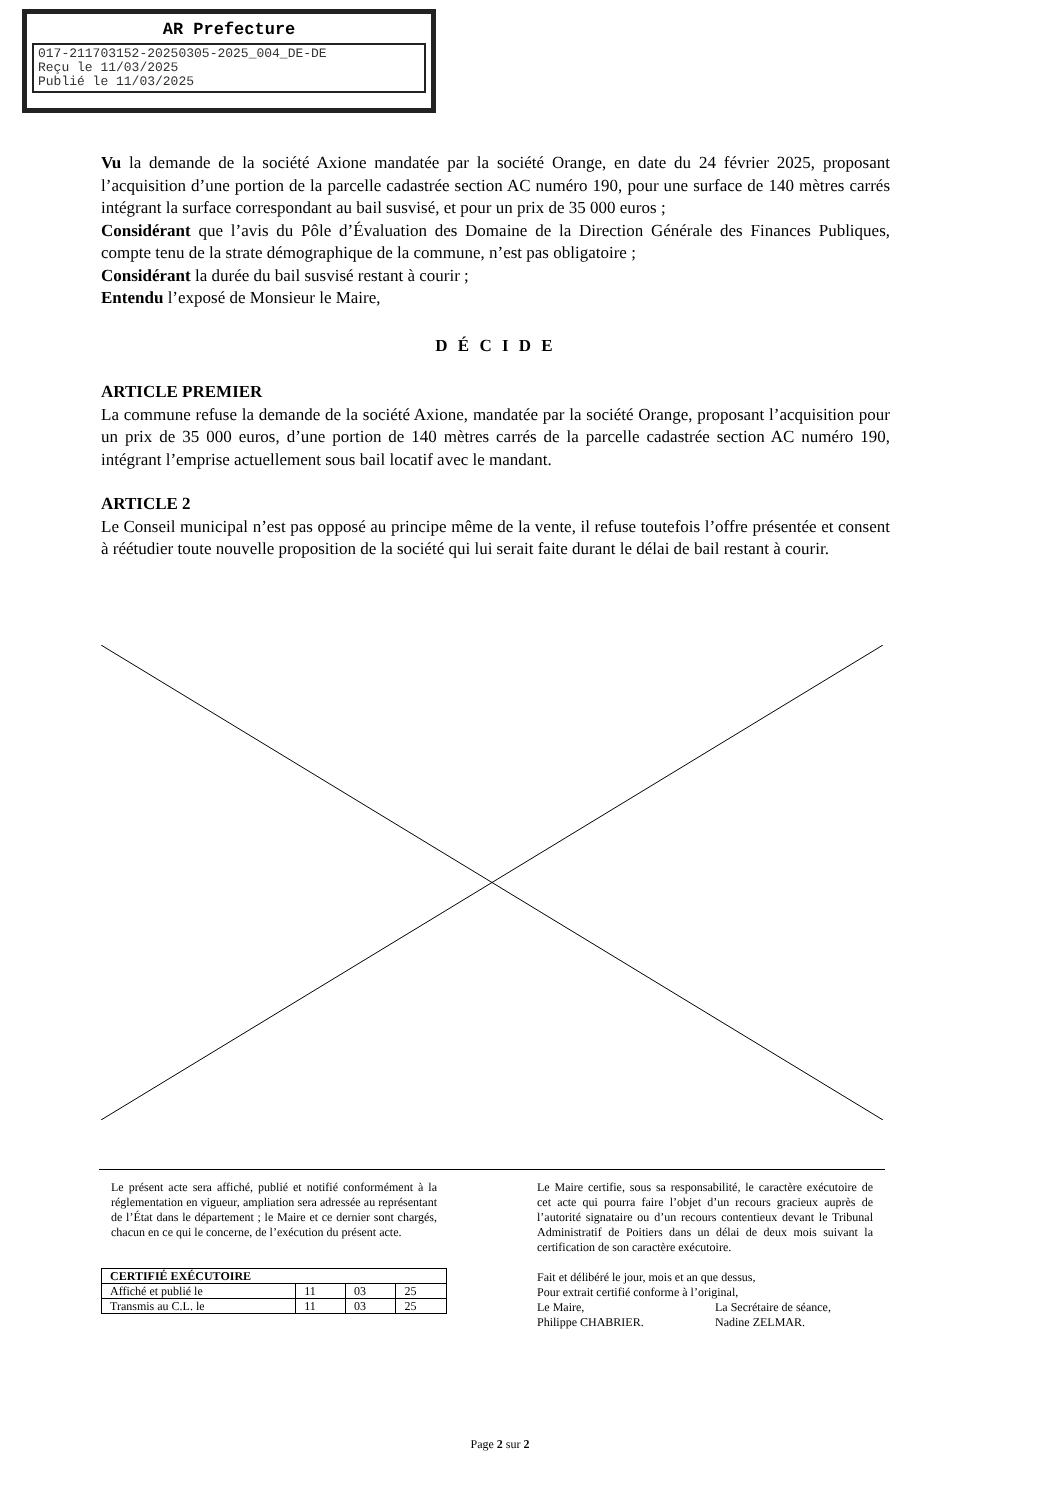AR Prefecture
017-211703152-20250305-2025_004_DE-DE
Reçu le 11/03/2025
Publié le 11/03/2025
Vu la demande de la société Axione mandatée par la société Orange, en date du 24 février 2025, proposant l’acquisition d’une portion de la parcelle cadastrée section AC numéro 190, pour une surface de 140 mètres carrés intégrant la surface correspondant au bail susvisé, et pour un prix de 35 000 euros ;
Considérant que l’avis du Pôle d’Évaluation des Domaine de la Direction Générale des Finances Publiques, compte tenu de la strate démographique de la commune, n’est pas obligatoire ;
Considérant la durée du bail susvisé restant à courir ;
Entendu l’exposé de Monsieur le Maire,
D É C I D E
ARTICLE PREMIER
La commune refuse la demande de la société Axione, mandatée par la société Orange, proposant l’acquisition pour un prix de 35 000 euros, d’une portion de 140 mètres carrés de la parcelle cadastrée section AC numéro 190, intégrant l’emprise actuellement sous bail locatif avec le mandant.
ARTICLE 2
Le Conseil municipal n’est pas opposé au principe même de la vente, il refuse toutefois l’offre présentée et consent à réétudier toute nouvelle proposition de la société qui lui serait faite durant le délai de bail restant à courir.
Le présent acte sera affiché, publié et notifié conformément à la réglementation en vigueur, ampliation sera adressée au représentant de l’État dans le département ; le Maire et ce dernier sont chargés, chacun en ce qui le concerne, de l’exécution du présent acte.
| CERTIFIÉ EXÉCUTOIRE | | | |
| --- | --- | --- | --- |
| Affiché et publié le | 11 | 03 | 25 |
| Transmis au C.L. le | 11 | 03 | 25 |
Le Maire certifie, sous sa responsabilité, le caractère exécutoire de cet acte qui pourra faire l’objet d’un recours gracieux auprès de l’autorité signataire ou d’un recours contentieux devant le Tribunal Administratif de Poitiers dans un délai de deux mois suivant la certification de son caractère exécutoire.
Fait et délibéré le jour, mois et an que dessus,
Pour extrait certifié conforme à l’original,
Le Maire,
Philippe CHABRIER.
La Secrétaire de séance,
Nadine ZELMAR.
Page 2 sur 2